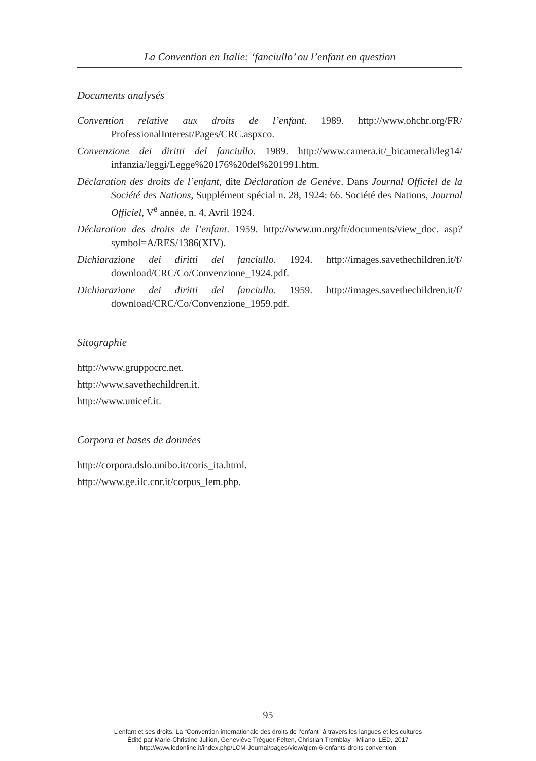La Convention en Italie: ‘fanciullo’ ou l’enfant en question
Documents analysés
Convention relative aux droits de l’enfant. 1989. http://www.ohchr.org/FR/ ProfessionalInterest/Pages/CRC.aspxco.
Convenzione dei diritti del fanciullo. 1989. http://www.camera.it/_bicamerali/leg14/ infanzia/leggi/Legge%20176%20del%201991.htm.
Déclaration des droits de l’enfant, dite Déclaration de Genève. Dans Journal Officiel de la Société des Nations, Supplément spécial n. 28, 1924: 66. Société des Nations, Journal Officiel, V<sup>e</sup> année, n. 4, Avril 1924.
Déclaration des droits de l’enfant. 1959. http://www.un.org/fr/documents/view_doc. asp?symbol=A/RES/1386(XIV).
Dichiarazione dei diritti del fanciullo. 1924. http://images.savethechildren.it/f/ download/CRC/Co/Convenzione_1924.pdf.
Dichiarazione dei diritti del fanciullo. 1959. http://images.savethechildren.it/f/ download/CRC/Co/Convenzione_1959.pdf.
Sitographie
http://www.gruppocrc.net.
http://www.savethechildren.it.
http://www.unicef.it.
Corpora et bases de données
http://corpora.dslo.unibo.it/coris_ita.html.
http://www.ge.ilc.cnr.it/corpus_lem.php.
95
L’enfant et ses droits. La “Convention internationale des droits de l’enfant” à travers les langues et les cultures
Édité par Marie-Christine Jullion, Geneviève Tréguer-Felten, Christian Tremblay - Milano, LED, 2017
http://www.ledonline.it/index.php/LCM-Journal/pages/view/qlcm-6-enfants-droits-convention